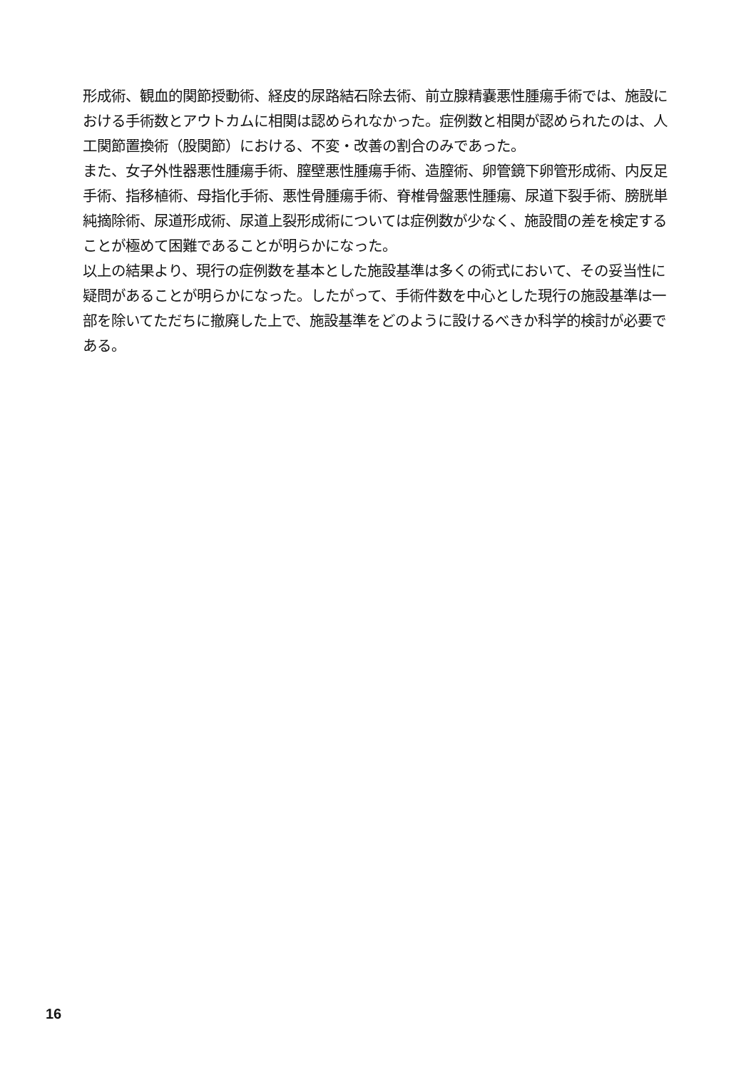形成術、観血的関節授動術、経皮的尿路結石除去術、前立腺精嚢悪性腫瘍手術では、施設における手術数とアウトカムに相関は認められなかった。症例数と相関が認められたのは、人工関節置換術（股関節）における、不変・改善の割合のみであった。
また、女子外性器悪性腫瘍手術、膣壁悪性腫瘍手術、造膣術、卵管鏡下卵管形成術、内反足手術、指移植術、母指化手術、悪性骨腫瘍手術、脊椎骨盤悪性腫瘍、尿道下裂手術、膀胱単純摘除術、尿道形成術、尿道上裂形成術については症例数が少なく、施設間の差を検定することが極めて困難であることが明らかになった。
以上の結果より、現行の症例数を基本とした施設基準は多くの術式において、その妥当性に疑問があることが明らかになった。したがって、手術件数を中心とした現行の施設基準は一部を除いてただちに撤廃した上で、施設基準をどのように設けるべきか科学的検討が必要である。
16